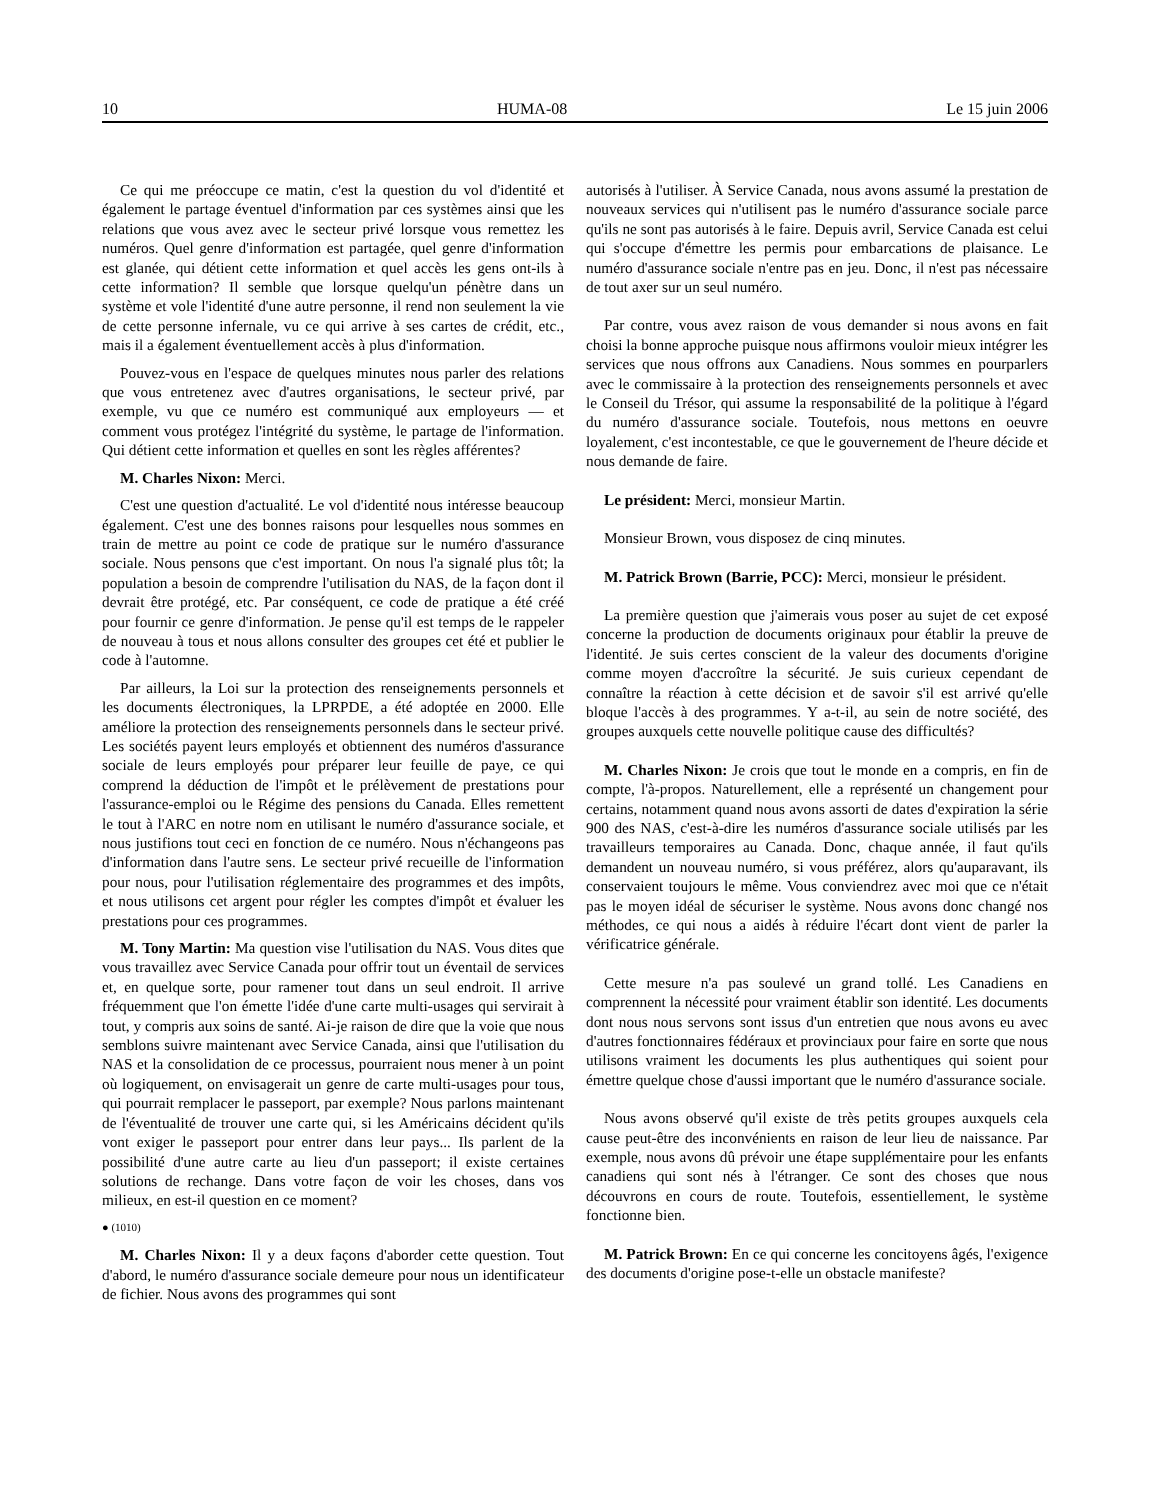10 HUMA-08 Le 15 juin 2006
Ce qui me préoccupe ce matin, c'est la question du vol d'identité et également le partage éventuel d'information par ces systèmes ainsi que les relations que vous avez avec le secteur privé lorsque vous remettez les numéros. Quel genre d'information est partagée, quel genre d'information est glanée, qui détient cette information et quel accès les gens ont-ils à cette information? Il semble que lorsque quelqu'un pénètre dans un système et vole l'identité d'une autre personne, il rend non seulement la vie de cette personne infernale, vu ce qui arrive à ses cartes de crédit, etc., mais il a également éventuellement accès à plus d'information.
Pouvez-vous en l'espace de quelques minutes nous parler des relations que vous entretenez avec d'autres organisations, le secteur privé, par exemple, vu que ce numéro est communiqué aux employeurs — et comment vous protégez l'intégrité du système, le partage de l'information. Qui détient cette information et quelles en sont les règles afférentes?
M. Charles Nixon: Merci.
C'est une question d'actualité. Le vol d'identité nous intéresse beaucoup également. C'est une des bonnes raisons pour lesquelles nous sommes en train de mettre au point ce code de pratique sur le numéro d'assurance sociale. Nous pensons que c'est important. On nous l'a signalé plus tôt; la population a besoin de comprendre l'utilisation du NAS, de la façon dont il devrait être protégé, etc. Par conséquent, ce code de pratique a été créé pour fournir ce genre d'information. Je pense qu'il est temps de le rappeler de nouveau à tous et nous allons consulter des groupes cet été et publier le code à l'automne.
Par ailleurs, la Loi sur la protection des renseignements personnels et les documents électroniques, la LPRPDE, a été adoptée en 2000. Elle améliore la protection des renseignements personnels dans le secteur privé. Les sociétés payent leurs employés et obtiennent des numéros d'assurance sociale de leurs employés pour préparer leur feuille de paye, ce qui comprend la déduction de l'impôt et le prélèvement de prestations pour l'assurance-emploi ou le Régime des pensions du Canada. Elles remettent le tout à l'ARC en notre nom en utilisant le numéro d'assurance sociale, et nous justifions tout ceci en fonction de ce numéro. Nous n'échangeons pas d'information dans l'autre sens. Le secteur privé recueille de l'information pour nous, pour l'utilisation réglementaire des programmes et des impôts, et nous utilisons cet argent pour régler les comptes d'impôt et évaluer les prestations pour ces programmes.
M. Tony Martin: Ma question vise l'utilisation du NAS. Vous dites que vous travaillez avec Service Canada pour offrir tout un éventail de services et, en quelque sorte, pour ramener tout dans un seul endroit. Il arrive fréquemment que l'on émette l'idée d'une carte multi-usages qui servirait à tout, y compris aux soins de santé. Ai-je raison de dire que la voie que nous semblons suivre maintenant avec Service Canada, ainsi que l'utilisation du NAS et la consolidation de ce processus, pourraient nous mener à un point où logiquement, on envisagerait un genre de carte multi-usages pour tous, qui pourrait remplacer le passeport, par exemple? Nous parlons maintenant de l'éventualité de trouver une carte qui, si les Américains décident qu'ils vont exiger le passeport pour entrer dans leur pays... Ils parlent de la possibilité d'une autre carte au lieu d'un passeport; il existe certaines solutions de rechange. Dans votre façon de voir les choses, dans vos milieux, en est-il question en ce moment?
● (1010)
M. Charles Nixon: Il y a deux façons d'aborder cette question. Tout d'abord, le numéro d'assurance sociale demeure pour nous un identificateur de fichier. Nous avons des programmes qui sont
autorisés à l'utiliser. À Service Canada, nous avons assumé la prestation de nouveaux services qui n'utilisent pas le numéro d'assurance sociale parce qu'ils ne sont pas autorisés à le faire. Depuis avril, Service Canada est celui qui s'occupe d'émettre les permis pour embarcations de plaisance. Le numéro d'assurance sociale n'entre pas en jeu. Donc, il n'est pas nécessaire de tout axer sur un seul numéro.
Par contre, vous avez raison de vous demander si nous avons en fait choisi la bonne approche puisque nous affirmons vouloir mieux intégrer les services que nous offrons aux Canadiens. Nous sommes en pourparlers avec le commissaire à la protection des renseignements personnels et avec le Conseil du Trésor, qui assume la responsabilité de la politique à l'égard du numéro d'assurance sociale. Toutefois, nous mettons en oeuvre loyalement, c'est incontestable, ce que le gouvernement de l'heure décide et nous demande de faire.
Le président: Merci, monsieur Martin.
Monsieur Brown, vous disposez de cinq minutes.
M. Patrick Brown (Barrie, PCC): Merci, monsieur le président.
La première question que j'aimerais vous poser au sujet de cet exposé concerne la production de documents originaux pour établir la preuve de l'identité. Je suis certes conscient de la valeur des documents d'origine comme moyen d'accroître la sécurité. Je suis curieux cependant de connaître la réaction à cette décision et de savoir s'il est arrivé qu'elle bloque l'accès à des programmes. Y a-t-il, au sein de notre société, des groupes auxquels cette nouvelle politique cause des difficultés?
M. Charles Nixon: Je crois que tout le monde en a compris, en fin de compte, l'à-propos. Naturellement, elle a représenté un changement pour certains, notamment quand nous avons assorti de dates d'expiration la série 900 des NAS, c'est-à-dire les numéros d'assurance sociale utilisés par les travailleurs temporaires au Canada. Donc, chaque année, il faut qu'ils demandent un nouveau numéro, si vous préférez, alors qu'auparavant, ils conservaient toujours le même. Vous conviendrez avec moi que ce n'était pas le moyen idéal de sécuriser le système. Nous avons donc changé nos méthodes, ce qui nous a aidés à réduire l'écart dont vient de parler la vérificatrice générale.
Cette mesure n'a pas soulevé un grand tollé. Les Canadiens en comprennent la nécessité pour vraiment établir son identité. Les documents dont nous nous servons sont issus d'un entretien que nous avons eu avec d'autres fonctionnaires fédéraux et provinciaux pour faire en sorte que nous utilisons vraiment les documents les plus authentiques qui soient pour émettre quelque chose d'aussi important que le numéro d'assurance sociale.
Nous avons observé qu'il existe de très petits groupes auxquels cela cause peut-être des inconvénients en raison de leur lieu de naissance. Par exemple, nous avons dû prévoir une étape supplémentaire pour les enfants canadiens qui sont nés à l'étranger. Ce sont des choses que nous découvrons en cours de route. Toutefois, essentiellement, le système fonctionne bien.
M. Patrick Brown: En ce qui concerne les concitoyens âgés, l'exigence des documents d'origine pose-t-elle un obstacle manifeste?